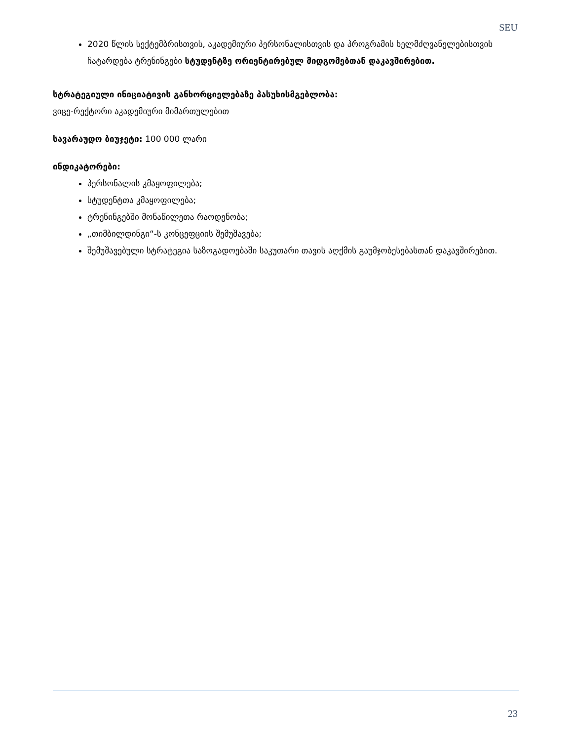SEU
2020 წლის სექტემბრისთვის, აკადემიური პერსონალისთვის და პროგრამის ხელმძღვანელებისთვის ჩატარდება ტრენინგები სტუდენტზე ორიენტირებულ მიდგომებთან დაკავშირებით.
სტრატეგიული ინიციატივის განხორციელებაზე პასუხისმგებლობა:
ვიცე-რექტორი აკადემიური მიმართულებით
სავარაუდო ბიუჯეტი: 100 000 ლარი
ინდიკატორები:
პერსონალის კმაყოფილება;
სტუდენტთა კმაყოფილება;
ტრენინგებში მონაწილეთა რაოდენობა;
„თიმბილდინგი“-ს კონცეფციის შემუშავება;
შემუშავებული სტრატეგია საზოგადოებაში საკუთარი თავის აღქმის გაუმჯობესებასთან დაკავშირებით.
23